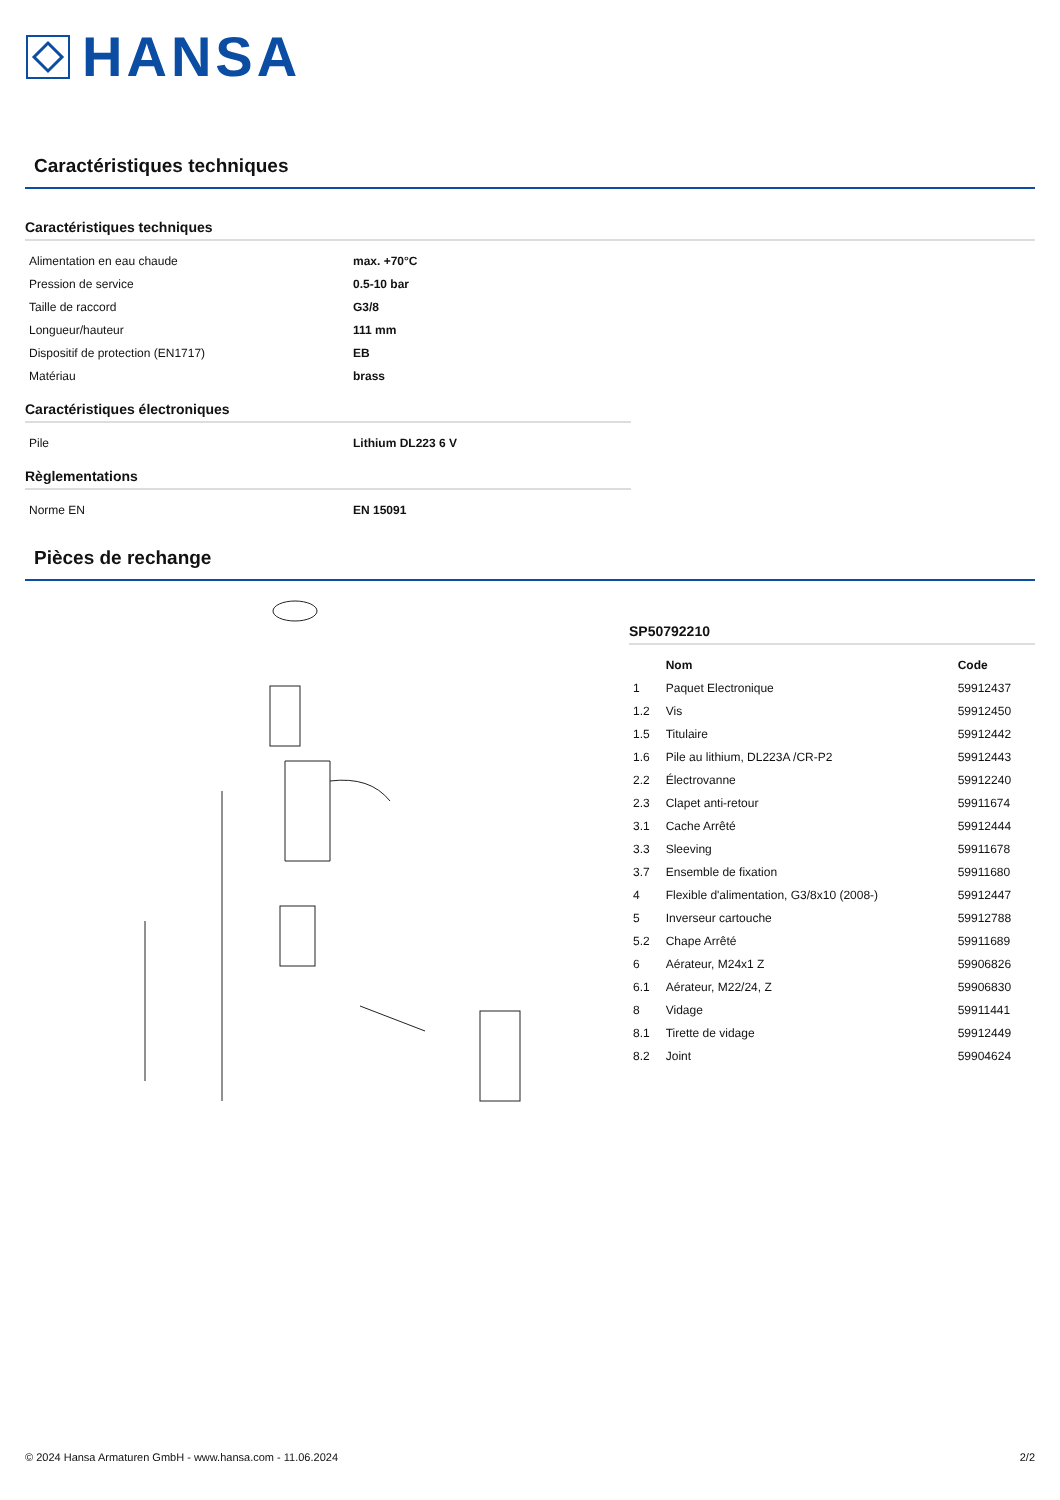HANSA
Caractéristiques techniques
Caractéristiques techniques
| Alimentation en eau chaude | max. +70°C |
| Pression de service | 0.5-10 bar |
| Taille de raccord | G3/8 |
| Longueur/hauteur | 111 mm |
| Dispositif de protection (EN1717) | EB |
| Matériau | brass |
Caractéristiques électroniques
| Pile | Lithium DL223 6 V |
Règlementations
| Norme EN | EN 15091 |
Pièces de rechange
SP50792210
| | Nom | Code |
| --- | --- | --- |
| 1 | Paquet Electronique | 59912437 |
| 1.2 | Vis | 59912450 |
| 1.5 | Titulaire | 59912442 |
| 1.6 | Pile au lithium, DL223A /CR-P2 | 59912443 |
| 2.2 | Électrovanne | 59912240 |
| 2.3 | Clapet anti-retour | 59911674 |
| 3.1 | Cache Arrêté | 59912444 |
| 3.3 | Sleeving | 59911678 |
| 3.7 | Ensemble de fixation | 59911680 |
| 4 | Flexible d'alimentation, G3/8x10 (2008-) | 59912447 |
| 5 | Inverseur cartouche | 59912788 |
| 5.2 | Chape Arrêté | 59911689 |
| 6 | Aérateur, M24x1 Z | 59906826 |
| 6.1 | Aérateur, M22/24, Z | 59906830 |
| 8 | Vidage | 59911441 |
| 8.1 | Tirette de vidage | 59912449 |
| 8.2 | Joint | 59904624 |
© 2024 Hansa Armaturen GmbH - www.hansa.com - 11.06.2024 2/2